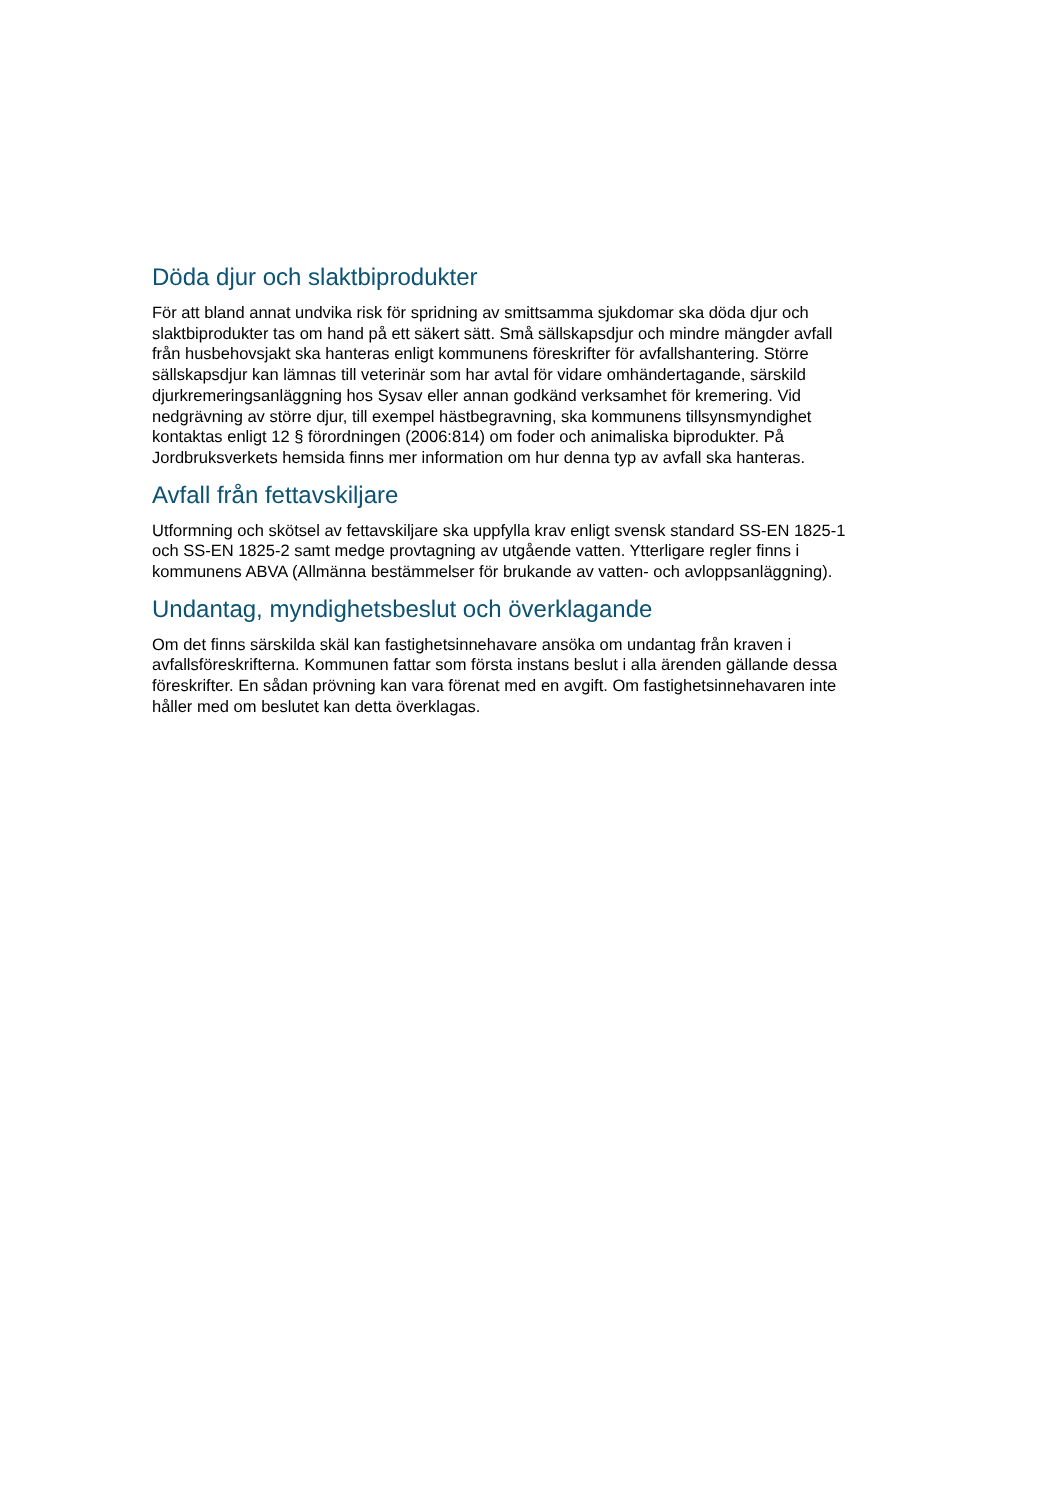Döda djur och slaktbiprodukter
För att bland annat undvika risk för spridning av smittsamma sjukdomar ska döda djur och slaktbiprodukter tas om hand på ett säkert sätt. Små sällskapsdjur och mindre mängder avfall från husbehovsjakt ska hanteras enligt kommunens föreskrifter för avfallshantering. Större sällskapsdjur kan lämnas till veterinär som har avtal för vidare omhändertagande, särskild djurkremeringsanläggning hos Sysav eller annan godkänd verksamhet för kremering. Vid nedgrävning av större djur, till exempel hästbegravning, ska kommunens tillsynsmyndighet kontaktas enligt 12 § förordningen (2006:814) om foder och animaliska biprodukter. På Jordbruksverkets hemsida finns mer information om hur denna typ av avfall ska hanteras.
Avfall från fettavskiljare
Utformning och skötsel av fettavskiljare ska uppfylla krav enligt svensk standard SS-EN 1825-1 och SS-EN 1825-2 samt medge provtagning av utgående vatten. Ytterligare regler finns i kommunens ABVA (Allmänna bestämmelser för brukande av vatten- och avloppsanläggning).
Undantag, myndighetsbeslut och överklagande
Om det finns särskilda skäl kan fastighetsinnehavare ansöka om undantag från kraven i avfallsföreskrifterna. Kommunen fattar som första instans beslut i alla ärenden gällande dessa föreskrifter. En sådan prövning kan vara förenat med en avgift. Om fastighetsinnehavaren inte håller med om beslutet kan detta överklagas.